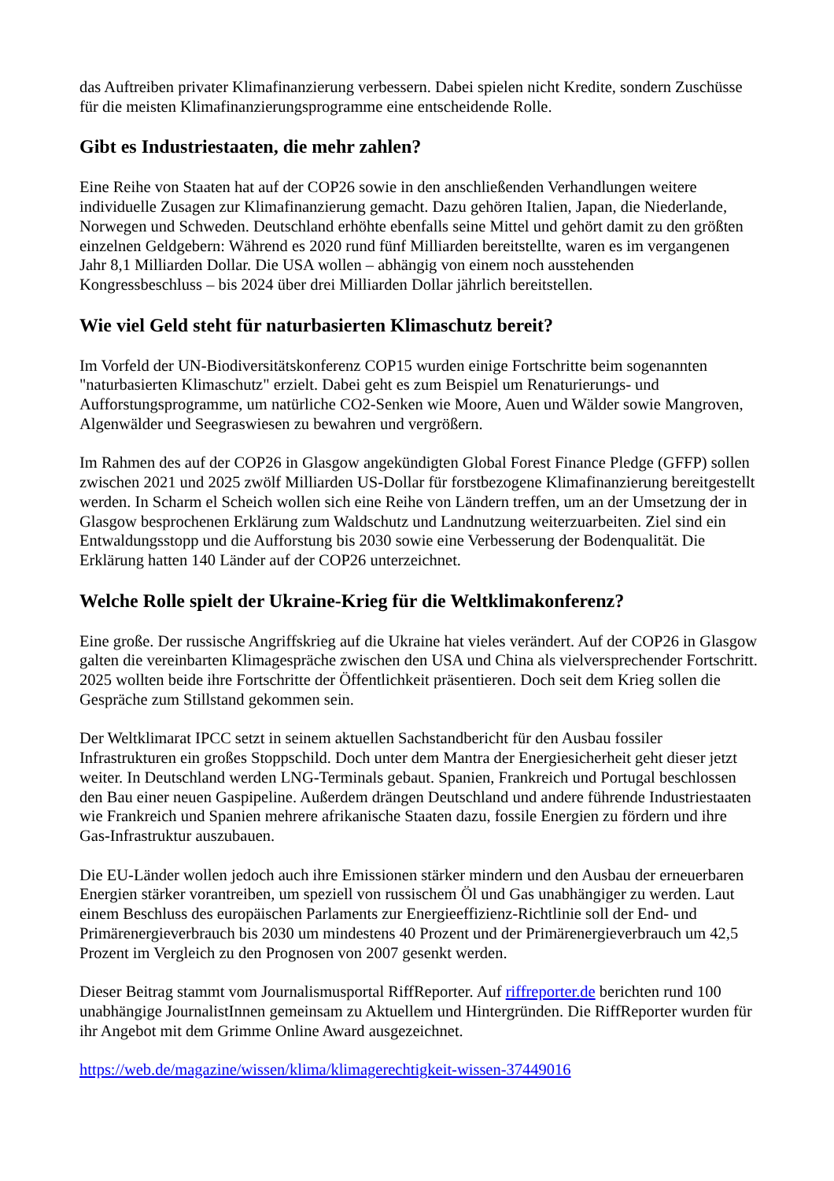das Auftreiben privater Klimafinanzierung verbessern. Dabei spielen nicht Kredite, sondern Zuschüsse für die meisten Klimafinanzierungsprogramme eine entscheidende Rolle.
Gibt es Industriestaaten, die mehr zahlen?
Eine Reihe von Staaten hat auf der COP26 sowie in den anschließenden Verhandlungen weitere individuelle Zusagen zur Klimafinanzierung gemacht. Dazu gehören Italien, Japan, die Niederlande, Norwegen und Schweden. Deutschland erhöhte ebenfalls seine Mittel und gehört damit zu den größten einzelnen Geldgebern: Während es 2020 rund fünf Milliarden bereitstellte, waren es im vergangenen Jahr 8,1 Milliarden Dollar. Die USA wollen – abhängig von einem noch ausstehenden Kongressbeschluss – bis 2024 über drei Milliarden Dollar jährlich bereitstellen.
Wie viel Geld steht für naturbasierten Klimaschutz bereit?
Im Vorfeld der UN-Biodiversitätskonferenz COP15 wurden einige Fortschritte beim sogenannten "naturbasierten Klimaschutz" erzielt. Dabei geht es zum Beispiel um Renaturierungs- und Aufforstungsprogramme, um natürliche CO2-Senken wie Moore, Auen und Wälder sowie Mangroven, Algenwälder und Seegraswiesen zu bewahren und vergrößern.
Im Rahmen des auf der COP26 in Glasgow angekündigten Global Forest Finance Pledge (GFFP) sollen zwischen 2021 und 2025 zwölf Milliarden US-Dollar für forstbezogene Klimafinanzierung bereitgestellt werden. In Scharm el Scheich wollen sich eine Reihe von Ländern treffen, um an der Umsetzung der in Glasgow besprochenen Erklärung zum Waldschutz und Landnutzung weiterzuarbeiten. Ziel sind ein Entwaldungsstopp und die Aufforstung bis 2030 sowie eine Verbesserung der Bodenqualität. Die Erklärung hatten 140 Länder auf der COP26 unterzeichnet.
Welche Rolle spielt der Ukraine-Krieg für die Weltklimakonferenz?
Eine große. Der russische Angriffskrieg auf die Ukraine hat vieles verändert. Auf der COP26 in Glasgow galten die vereinbarten Klimagespräche zwischen den USA und China als vielversprechender Fortschritt. 2025 wollten beide ihre Fortschritte der Öffentlichkeit präsentieren. Doch seit dem Krieg sollen die Gespräche zum Stillstand gekommen sein.
Der Weltklimarat IPCC setzt in seinem aktuellen Sachstandbericht für den Ausbau fossiler Infrastrukturen ein großes Stoppschild. Doch unter dem Mantra der Energiesicherheit geht dieser jetzt weiter. In Deutschland werden LNG-Terminals gebaut. Spanien, Frankreich und Portugal beschlossen den Bau einer neuen Gaspipeline. Außerdem drängen Deutschland und andere führende Industriestaaten wie Frankreich und Spanien mehrere afrikanische Staaten dazu, fossile Energien zu fördern und ihre Gas-Infrastruktur auszubauen.
Die EU-Länder wollen jedoch auch ihre Emissionen stärker mindern und den Ausbau der erneuerbaren Energien stärker vorantreiben, um speziell von russischem Öl und Gas unabhängiger zu werden. Laut einem Beschluss des europäischen Parlaments zur Energieeffizienz-Richtlinie soll der End- und Primärenergieverbrauch bis 2030 um mindestens 40 Prozent und der Primärenergieverbrauch um 42,5 Prozent im Vergleich zu den Prognosen von 2007 gesenkt werden.
Dieser Beitrag stammt vom Journalismusportal RiffReporter. Auf riffreporter.de berichten rund 100 unabhängige JournalistInnen gemeinsam zu Aktuellem und Hintergründen. Die RiffReporter wurden für ihr Angebot mit dem Grimme Online Award ausgezeichnet.
https://web.de/magazine/wissen/klima/klimagerechtigkeit-wissen-37449016